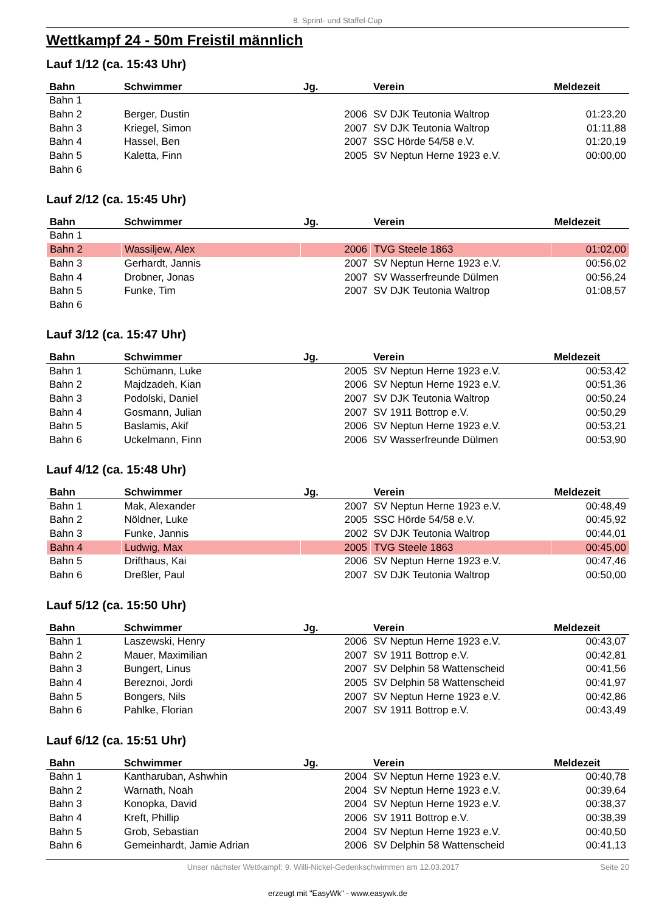8. Sprint- und Staffel-Cup
Wettkampf 24 - 50m Freistil männlich
Lauf 1/12 (ca. 15:43 Uhr)
| Bahn | Schwimmer | Jg. | Verein | Meldezeit |
| --- | --- | --- | --- | --- |
| Bahn 1 | | | | |
| Bahn 2 | Berger, Dustin | 2006 | SV DJK Teutonia Waltrop | 01:23,20 |
| Bahn 3 | Kriegel, Simon | 2007 | SV DJK Teutonia Waltrop | 01:11,88 |
| Bahn 4 | Hassel, Ben | 2007 | SSC Hörde 54/58 e.V. | 01:20,19 |
| Bahn 5 | Kaletta, Finn | 2005 | SV Neptun Herne 1923 e.V. | 00:00,00 |
| Bahn 6 | | | | |
Lauf 2/12 (ca. 15:45 Uhr)
| Bahn | Schwimmer | Jg. | Verein | Meldezeit |
| --- | --- | --- | --- | --- |
| Bahn 1 | | | | |
| Bahn 2 | Wassiljew, Alex | 2006 | TVG Steele 1863 | 01:02,00 |
| Bahn 3 | Gerhardt, Jannis | 2007 | SV Neptun Herne 1923 e.V. | 00:56,02 |
| Bahn 4 | Drobner, Jonas | 2007 | SV Wasserfreunde Dülmen | 00:56,24 |
| Bahn 5 | Funke, Tim | 2007 | SV DJK Teutonia Waltrop | 01:08,57 |
| Bahn 6 | | | | |
Lauf 3/12 (ca. 15:47 Uhr)
| Bahn | Schwimmer | Jg. | Verein | Meldezeit |
| --- | --- | --- | --- | --- |
| Bahn 1 | Schümann, Luke | 2005 | SV Neptun Herne 1923 e.V. | 00:53,42 |
| Bahn 2 | Majdzadeh, Kian | 2006 | SV Neptun Herne 1923 e.V. | 00:51,36 |
| Bahn 3 | Podolski, Daniel | 2007 | SV DJK Teutonia Waltrop | 00:50,24 |
| Bahn 4 | Gosmann, Julian | 2007 | SV 1911 Bottrop e.V. | 00:50,29 |
| Bahn 5 | Baslamis, Akif | 2006 | SV Neptun Herne 1923 e.V. | 00:53,21 |
| Bahn 6 | Uckelmann, Finn | 2006 | SV Wasserfreunde Dülmen | 00:53,90 |
Lauf 4/12 (ca. 15:48 Uhr)
| Bahn | Schwimmer | Jg. | Verein | Meldezeit |
| --- | --- | --- | --- | --- |
| Bahn 1 | Mak, Alexander | 2007 | SV Neptun Herne 1923 e.V. | 00:48,49 |
| Bahn 2 | Nöldner, Luke | 2005 | SSC Hörde 54/58 e.V. | 00:45,92 |
| Bahn 3 | Funke, Jannis | 2002 | SV DJK Teutonia Waltrop | 00:44,01 |
| Bahn 4 | Ludwig, Max | 2005 | TVG Steele 1863 | 00:45,00 |
| Bahn 5 | Drifthaus, Kai | 2006 | SV Neptun Herne 1923 e.V. | 00:47,46 |
| Bahn 6 | Dreßler, Paul | 2007 | SV DJK Teutonia Waltrop | 00:50,00 |
Lauf 5/12 (ca. 15:50 Uhr)
| Bahn | Schwimmer | Jg. | Verein | Meldezeit |
| --- | --- | --- | --- | --- |
| Bahn 1 | Laszewski, Henry | 2006 | SV Neptun Herne 1923 e.V. | 00:43,07 |
| Bahn 2 | Mauer, Maximilian | 2007 | SV 1911 Bottrop e.V. | 00:42,81 |
| Bahn 3 | Bungert, Linus | 2007 | SV Delphin 58 Wattenscheid | 00:41,56 |
| Bahn 4 | Bereznoi, Jordi | 2005 | SV Delphin 58 Wattenscheid | 00:41,97 |
| Bahn 5 | Bongers, Nils | 2007 | SV Neptun Herne 1923 e.V. | 00:42,86 |
| Bahn 6 | Pahlke, Florian | 2007 | SV 1911 Bottrop e.V. | 00:43,49 |
Lauf 6/12 (ca. 15:51 Uhr)
| Bahn | Schwimmer | Jg. | Verein | Meldezeit |
| --- | --- | --- | --- | --- |
| Bahn 1 | Kantharuban, Ashwhin | 2004 | SV Neptun Herne 1923 e.V. | 00:40,78 |
| Bahn 2 | Warnath, Noah | 2004 | SV Neptun Herne 1923 e.V. | 00:39,64 |
| Bahn 3 | Konopka, David | 2004 | SV Neptun Herne 1923 e.V. | 00:38,37 |
| Bahn 4 | Kreft, Phillip | 2006 | SV 1911 Bottrop e.V. | 00:38,39 |
| Bahn 5 | Grob, Sebastian | 2004 | SV Neptun Herne 1923 e.V. | 00:40,50 |
| Bahn 6 | Gemeinhardt, Jamie Adrian | 2006 | SV Delphin 58 Wattenscheid | 00:41,13 |
Unser nächster Wettkampf: 9. Willi-Nickel-Gedenkschwimmen am 12.03.2017 Seite 20
erzeugt mit "EasyWk" - www.easywk.de